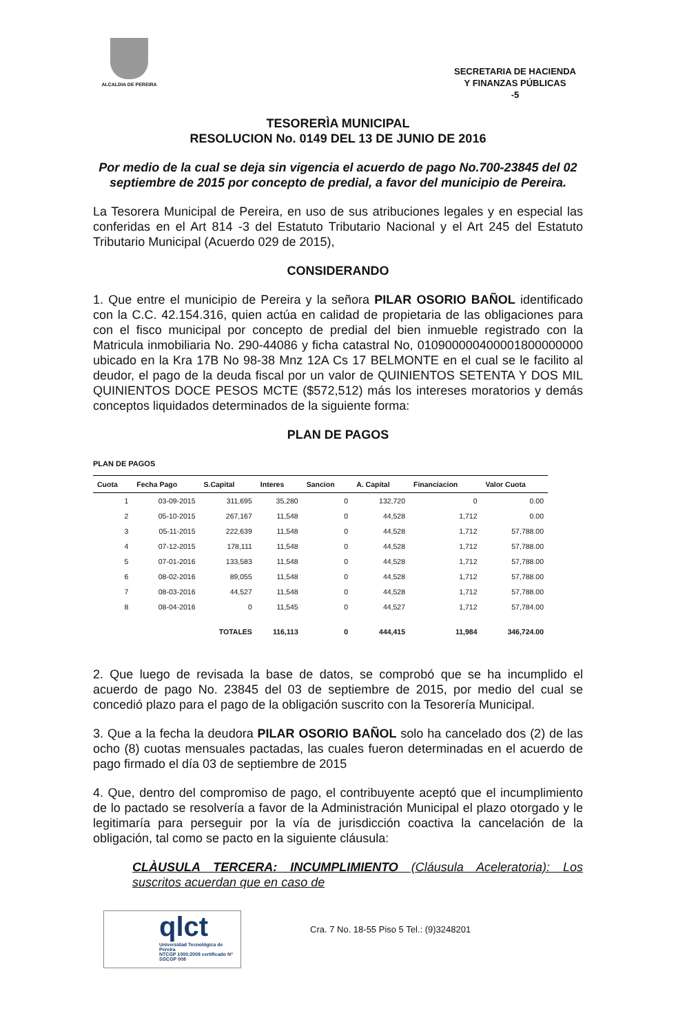ALCALDIA DE PEREIRA
SECRETARIA DE HACIENDA
Y FINANZAS PÚBLICAS
-5
TESORERÌA MUNICIPAL
RESOLUCION No. 0149 DEL 13 DE JUNIO DE 2016
Por medio de la cual se deja sin vigencia el acuerdo de pago No.700-23845 del 02 septiembre de 2015 por concepto de predial, a favor del municipio de Pereira.
La Tesorera Municipal de Pereira, en uso de sus atribuciones legales y en especial las conferidas en el Art 814 -3 del Estatuto Tributario Nacional y el Art 245 del Estatuto Tributario Municipal (Acuerdo 029 de 2015),
CONSIDERANDO
1. Que entre el municipio de Pereira y la señora PILAR OSORIO BAÑOL identificado con la C.C. 42.154.316, quien actúa en calidad de propietaria de las obligaciones para con el fisco municipal por concepto de predial del bien inmueble registrado con la Matricula inmobiliaria No. 290-44086 y ficha catastral No, 010900000400001800000000 ubicado en la Kra 17B No 98-38 Mnz 12A Cs 17 BELMONTE en el cual se le facilito al deudor, el pago de la deuda fiscal por un valor de QUINIENTOS SETENTA Y DOS MIL QUINIENTOS DOCE PESOS MCTE ($572,512) más los intereses moratorios y demás conceptos liquidados determinados de la siguiente forma:
PLAN DE PAGOS
PLAN DE PAGOS
| Cuota | Fecha Pago | S.Capital | Interes | Sancion | A. Capital | Financiacion | Valor Cuota |
| --- | --- | --- | --- | --- | --- | --- | --- |
| 1 | 03-09-2015 | 311,695 | 35,280 | 0 | 132,720 | 0 | 0.00 |
| 2 | 05-10-2015 | 267,167 | 11,548 | 0 | 44,528 | 1,712 | 0.00 |
| 3 | 05-11-2015 | 222,639 | 11,548 | 0 | 44,528 | 1,712 | 57,788.00 |
| 4 | 07-12-2015 | 178,111 | 11,548 | 0 | 44,528 | 1,712 | 57,788.00 |
| 5 | 07-01-2016 | 133,583 | 11,548 | 0 | 44,528 | 1,712 | 57,788.00 |
| 6 | 08-02-2016 | 89,055 | 11,548 | 0 | 44,528 | 1,712 | 57,788.00 |
| 7 | 08-03-2016 | 44,527 | 11,548 | 0 | 44,528 | 1,712 | 57,788.00 |
| 8 | 08-04-2016 | 0 | 11,545 | 0 | 44,527 | 1,712 | 57,784.00 |
| | | TOTALES | 116,113 | 0 | 444,415 | 11,984 | 346,724.00 |
2. Que luego de revisada la base de datos, se comprobó que se ha incumplido el acuerdo de pago No. 23845 del 03 de septiembre de 2015, por medio del cual se concedió plazo para el pago de la obligación suscrito con la Tesorería Municipal.
3. Que a la fecha la deudora PILAR OSORIO BAÑOL solo ha cancelado dos (2) de las ocho (8) cuotas mensuales pactadas, las cuales fueron determinadas en el acuerdo de pago firmado el día 03 de septiembre de 2015
4. Que, dentro del compromiso de pago, el contribuyente aceptó que el incumplimiento de lo pactado se resolvería a favor de la Administración Municipal el plazo otorgado y le legitimaría para perseguir por la vía de jurisdicción coactiva la cancelación de la obligación, tal como se pacto en la siguiente cláusula:
CLÀUSULA TERCERA: INCUMPLIMIENTO (Cláusula Aceleratoria): Los suscritos acuerdan que en caso de
qlct
Universidad Tecnológica de Pereira
NTCGP 1000:2009 certificado Nº SGCGP 008
Cra. 7 No. 18-55 Piso 5 Tel.: (9)3248201